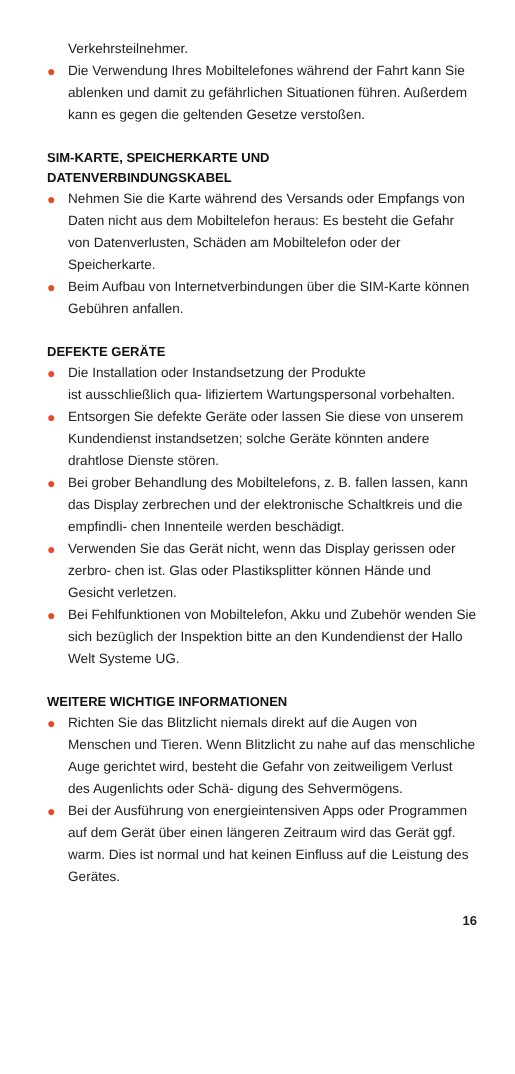Verkehrsteilnehmer.
● Die Verwendung Ihres Mobiltelefones während der Fahrt kann Sie ablenken und damit zu gefährlichen Situationen führen. Außerdem kann es gegen die geltenden Gesetze verstoßen.
SIM-KARTE, SPEICHERKARTE UND
DATENVERBINDUNGSKABEL
● Nehmen Sie die Karte während des Versands oder Empfangs von Daten nicht aus dem Mobiltelefon heraus: Es besteht die Gefahr von Datenverlusten, Schäden am Mobiltelefon oder der Speicherkarte.
● Beim Aufbau von Internetverbindungen über die SIM-Karte können Gebühren anfallen.
DEFEKTE GERÄTE
● Die Installation oder Instandsetzung der Produkte
ist ausschließlich qua- lifiziertem Wartungspersonal vorbehalten.
● Entsorgen Sie defekte Geräte oder lassen Sie diese von unserem Kundendienst instandsetzen; solche Geräte könnten andere drahtlose Dienste stören.
● Bei grober Behandlung des Mobiltelefons, z. B. fallen lassen, kann das Display zerbrechen und der elektronische Schaltkreis und die empfindli- chen Innenteile werden beschädigt.
● Verwenden Sie das Gerät nicht, wenn das Display gerissen oder zerbro- chen ist. Glas oder Plastiksplitter können Hände und Gesicht verletzen.
● Bei Fehlfunktionen von Mobiltelefon, Akku und Zubehör wenden Sie sich bezüglich der Inspektion bitte an den Kundendienst der Hallo Welt Systeme UG.
WEITERE WICHTIGE INFORMATIONEN
● Richten Sie das Blitzlicht niemals direkt auf die Augen von Menschen und Tieren. Wenn Blitzlicht zu nahe auf das menschliche Auge gerichtet wird, besteht die Gefahr von zeitweiligem Verlust des Augenlichts oder Schä- digung des Sehvermögens.
● Bei der Ausführung von energieintensiven Apps oder Programmen auf dem Gerät über einen längeren Zeitraum wird das Gerät ggf. warm. Dies ist normal und hat keinen Einfluss auf die Leistung des Gerätes.
16